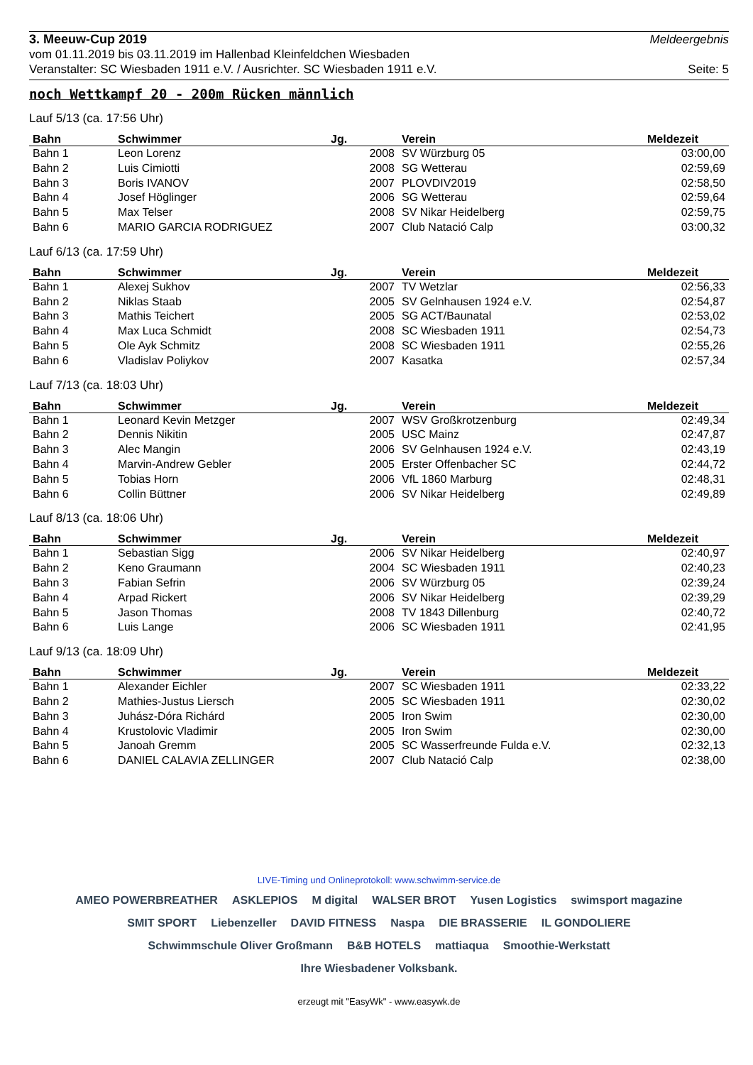3. Meeuw-Cup 2019 Meldeergebnis
vom 01.11.2019 bis 03.11.2019 im Hallenbad Kleinfeldchen Wiesbaden
Veranstalter: SC Wiesbaden 1911 e.V. / Ausrichter. SC Wiesbaden 1911 e.V. Seite: 5
noch Wettkampf 20 - 200m Rücken männlich
Lauf 5/13 (ca. 17:56 Uhr)
| Bahn | Schwimmer | Jg. | Verein | Meldezeit |
| --- | --- | --- | --- | --- |
| Bahn 1 | Leon Lorenz | 2008 | SV Würzburg 05 | 03:00,00 |
| Bahn 2 | Luis Cimiotti | 2008 | SG Wetterau | 02:59,69 |
| Bahn 3 | Boris IVANOV | 2007 | PLOVDIV2019 | 02:58,50 |
| Bahn 4 | Josef Höglinger | 2006 | SG Wetterau | 02:59,64 |
| Bahn 5 | Max Telser | 2008 | SV Nikar Heidelberg | 02:59,75 |
| Bahn 6 | MARIO GARCIA RODRIGUEZ | 2007 | Club Natació Calp | 03:00,32 |
Lauf 6/13 (ca. 17:59 Uhr)
| Bahn | Schwimmer | Jg. | Verein | Meldezeit |
| --- | --- | --- | --- | --- |
| Bahn 1 | Alexej Sukhov | 2007 | TV Wetzlar | 02:56,33 |
| Bahn 2 | Niklas Staab | 2005 | SV Gelnhausen 1924 e.V. | 02:54,87 |
| Bahn 3 | Mathis Teichert | 2005 | SG ACT/Baunatal | 02:53,02 |
| Bahn 4 | Max Luca Schmidt | 2008 | SC Wiesbaden 1911 | 02:54,73 |
| Bahn 5 | Ole Ayk Schmitz | 2008 | SC Wiesbaden 1911 | 02:55,26 |
| Bahn 6 | Vladislav Poliykov | 2007 | Kasatka | 02:57,34 |
Lauf 7/13 (ca. 18:03 Uhr)
| Bahn | Schwimmer | Jg. | Verein | Meldezeit |
| --- | --- | --- | --- | --- |
| Bahn 1 | Leonard Kevin Metzger | 2007 | WSV Großkrotzenburg | 02:49,34 |
| Bahn 2 | Dennis Nikitin | 2005 | USC Mainz | 02:47,87 |
| Bahn 3 | Alec Mangin | 2006 | SV Gelnhausen 1924 e.V. | 02:43,19 |
| Bahn 4 | Marvin-Andrew Gebler | 2005 | Erster Offenbacher SC | 02:44,72 |
| Bahn 5 | Tobias Horn | 2006 | VfL 1860 Marburg | 02:48,31 |
| Bahn 6 | Collin Büttner | 2006 | SV Nikar Heidelberg | 02:49,89 |
Lauf 8/13 (ca. 18:06 Uhr)
| Bahn | Schwimmer | Jg. | Verein | Meldezeit |
| --- | --- | --- | --- | --- |
| Bahn 1 | Sebastian Sigg | 2006 | SV Nikar Heidelberg | 02:40,97 |
| Bahn 2 | Keno Graumann | 2004 | SC Wiesbaden 1911 | 02:40,23 |
| Bahn 3 | Fabian Sefrin | 2006 | SV Würzburg 05 | 02:39,24 |
| Bahn 4 | Arpad Rickert | 2006 | SV Nikar Heidelberg | 02:39,29 |
| Bahn 5 | Jason Thomas | 2008 | TV 1843 Dillenburg | 02:40,72 |
| Bahn 6 | Luis Lange | 2006 | SC Wiesbaden 1911 | 02:41,95 |
Lauf 9/13 (ca. 18:09 Uhr)
| Bahn | Schwimmer | Jg. | Verein | Meldezeit |
| --- | --- | --- | --- | --- |
| Bahn 1 | Alexander Eichler | 2007 | SC Wiesbaden 1911 | 02:33,22 |
| Bahn 2 | Mathies-Justus Liersch | 2005 | SC Wiesbaden 1911 | 02:30,02 |
| Bahn 3 | Juhász-Dóra Richárd | 2005 | Iron Swim | 02:30,00 |
| Bahn 4 | Krustolovic Vladimir | 2005 | Iron Swim | 02:30,00 |
| Bahn 5 | Janoah Gremm | 2005 | SC Wasserfreunde Fulda e.V. | 02:32,13 |
| Bahn 6 | DANIEL CALAVIA ZELLINGER | 2007 | Club Natació Calp | 02:38,00 |
LIVE-Timing und Onlineprotokoll: www.schwimm-service.de
AMEO POWERBREATHER ASKLEPIOS M digital WALSER BROT Yusen Logistics swimsport magazine SMIT SPORT Liebenzeller DAVID FITNESS Naspa DIE BRASSERIE IL GONDOLIERE Schwimmschule Oliver Großmann B&B HOTELS mattiaqua Smoothie-Werkstatt Ihre Wiesbadener Volksbank.
erzeugt mit "EasyWk" - www.easywk.de